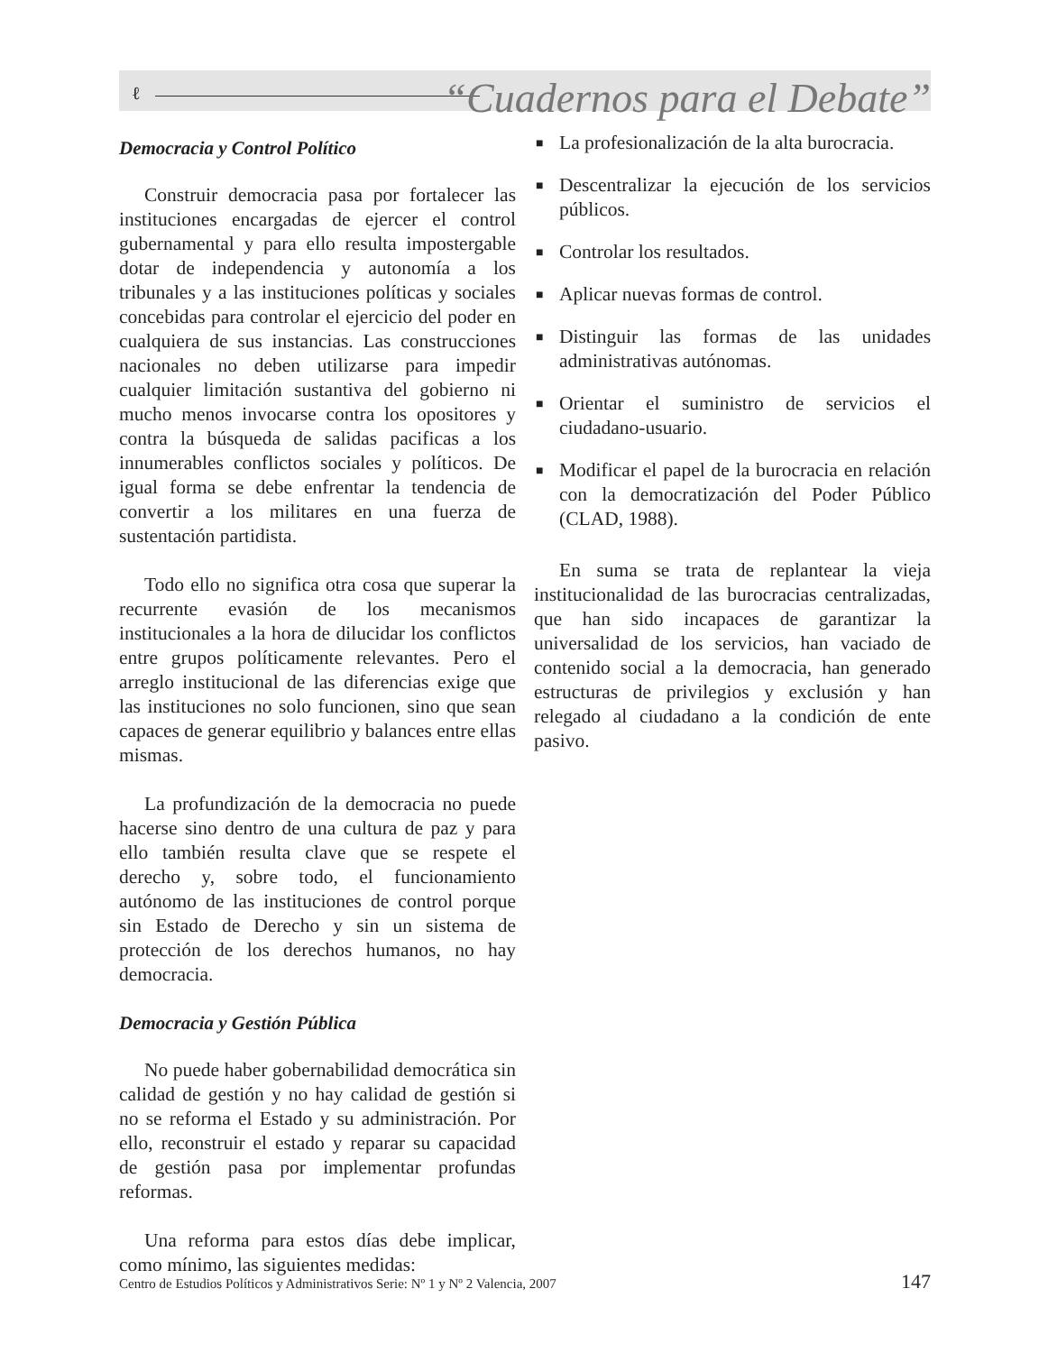ℓ
“Cuadernos para el Debate”
Democracia y Control Político
Construir democracia pasa por fortalecer las instituciones encargadas de ejercer el control gubernamental y para ello resulta impostergable dotar de independencia y autonomía a los tribunales y a las instituciones políticas y sociales concebidas para controlar el ejercicio del poder en cualquiera de sus instancias. Las construcciones nacionales no deben utilizarse para impedir cualquier limitación sustantiva del gobierno ni mucho menos invocarse contra los opositores y contra la búsqueda de salidas pacificas a los innumerables conflictos sociales y políticos. De igual forma se debe enfrentar la tendencia de convertir a los militares en una fuerza de sustentación partidista.
Todo ello no significa otra cosa que superar la recurrente evasión de los mecanismos institucionales a la hora de dilucidar los conflictos entre grupos políticamente relevantes. Pero el arreglo institucional de las diferencias exige que las instituciones no solo funcionen, sino que sean capaces de generar equilibrio y balances entre ellas mismas.
La profundización de la democracia no puede hacerse sino dentro de una cultura de paz y para ello también resulta clave que se respete el derecho y, sobre todo, el funcionamiento autónomo de las instituciones de control porque sin Estado de Derecho y sin un sistema de protección de los derechos humanos, no hay democracia.
Democracia y Gestión Pública
No puede haber gobernabilidad democrática sin calidad de gestión y no hay calidad de gestión si no se reforma el Estado y su administración. Por ello, reconstruir el estado y reparar su capacidad de gestión pasa por implementar profundas reformas.
Una reforma para estos días debe implicar, como mínimo, las siguientes medidas:
■ La profesionalización de la alta burocracia.
■ Descentralizar la ejecución de los servicios públicos.
■ Controlar los resultados.
■ Aplicar nuevas formas de control.
■ Distinguir las formas de las unidades administrativas autónomas.
■ Orientar el suministro de servicios el ciudadano-usuario.
■ Modificar el papel de la burocracia en relación con la democratización del Poder Público (CLAD, 1988).
En suma se trata de replantear la vieja institucionalidad de las burocracias centralizadas, que han sido incapaces de garantizar la universalidad de los servicios, han vaciado de contenido social a la democracia, han generado estructuras de privilegios y exclusión y han relegado al ciudadano a la condición de ente pasivo.
Centro de Estudios Políticos y Administrativos Serie: Nº 1 y Nº 2 Valencia, 2007 147